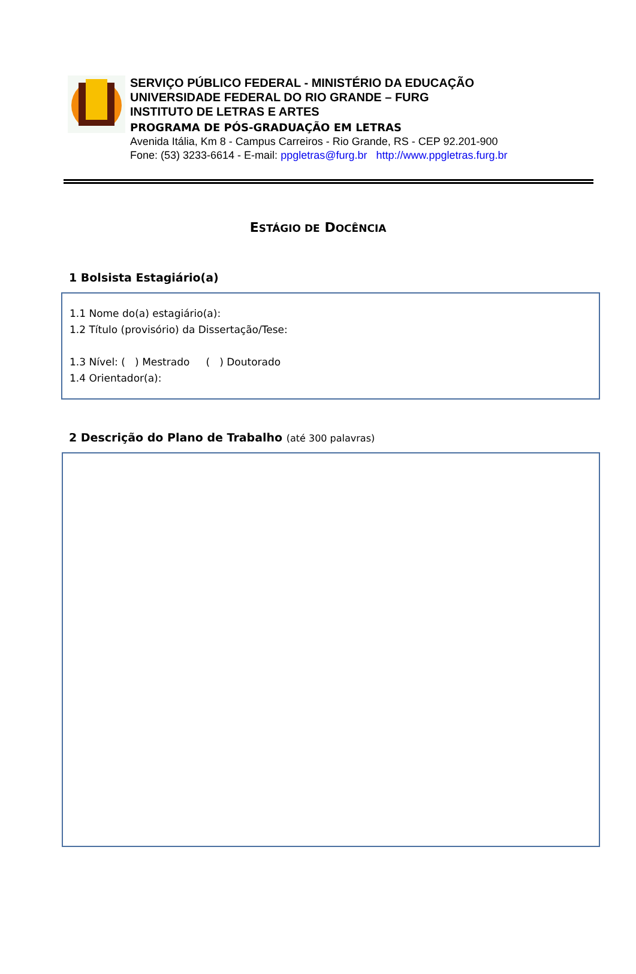SERVIÇO PÚBLICO FEDERAL - MINISTÉRIO DA EDUCAÇÃO
UNIVERSIDADE FEDERAL DO RIO GRANDE – FURG
INSTITUTO DE LETRAS E ARTES
PROGRAMA DE PÓS-GRADUAÇÃO EM LETRAS
Avenida Itália, Km 8 - Campus Carreiros - Rio Grande, RS - CEP 92.201-900
Fone: (53) 3233-6614 - E-mail: ppgletras@furg.br http://www.ppgletras.furg.br
ESTÁGIO DE DOCÊNCIA
1 Bolsista Estagiário(a)
1.1 Nome do(a) estagiário(a):
1.2 Título (provisório) da Dissertação/Tese:
1.3 Nível: ( ) Mestrado ( ) Doutorado
1.4 Orientador(a):
2 Descrição do Plano de Trabalho (até 300 palavras)